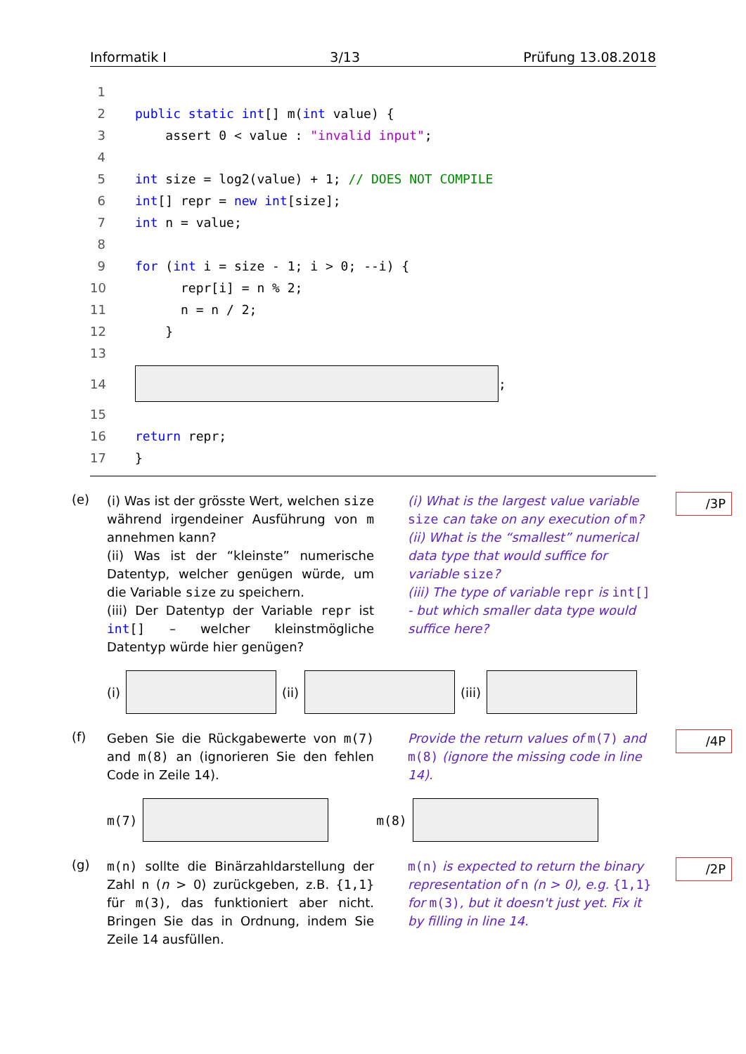Informatik I 3/13 Prüfung 13.08.2018
1
2 public static int [] m(int value) {
3 assert 0 < value : "invalid input";
4
5 int size = log2(value) + 1; // DOES NOT COMPILE
6 int [] repr = new int [size];
7 int n = value;
8
9 for (int i = size - 1; i > 0; --i) {
10 repr[i] = n % 2;
11 n = n / 2;
12 }
13
14 ;
15
16 return repr;
17 }
(e)
(i) Was ist der grösste Wert, welchen size während irgendeiner Ausführung von m annehmen kann?
(ii) Was ist der “kleinste” numerische Datentyp, welcher genügen würde, um die Variable size zu speichern.
(iii) Der Datentyp der Variable repr ist int[] – welcher kleinstmögliche Datentyp würde hier genügen?
(i) What is the largest value variable size can take on any execution of m?
(ii) What is the “smallest” numerical data type that would suffice for variable size?
(iii) The type of variable repr is int[] - but which smaller data type would suffice here?
/3P
(i)
(ii)
(iii)
(f)
Geben Sie die Rückgabewerte von m(7) and m(8) an (ignorieren Sie den fehlen Code in Zeile 14).
Provide the return values of m(7) and m(8) (ignore the missing code in line 14).
/4P
m(7) m(8)
(g)
m(n) sollte die Binärzahldarstellung der Zahl n (n > 0) zurückgeben, z.B. {1,1} für m(3), das funktioniert aber nicht. Bringen Sie das in Ordnung, indem Sie Zeile 14 ausfüllen.
m(n) is expected to return the binary representation of n (n > 0), e.g. {1,1} for m(3), but it doesn't just yet. Fix it by filling in line 14.
/2P